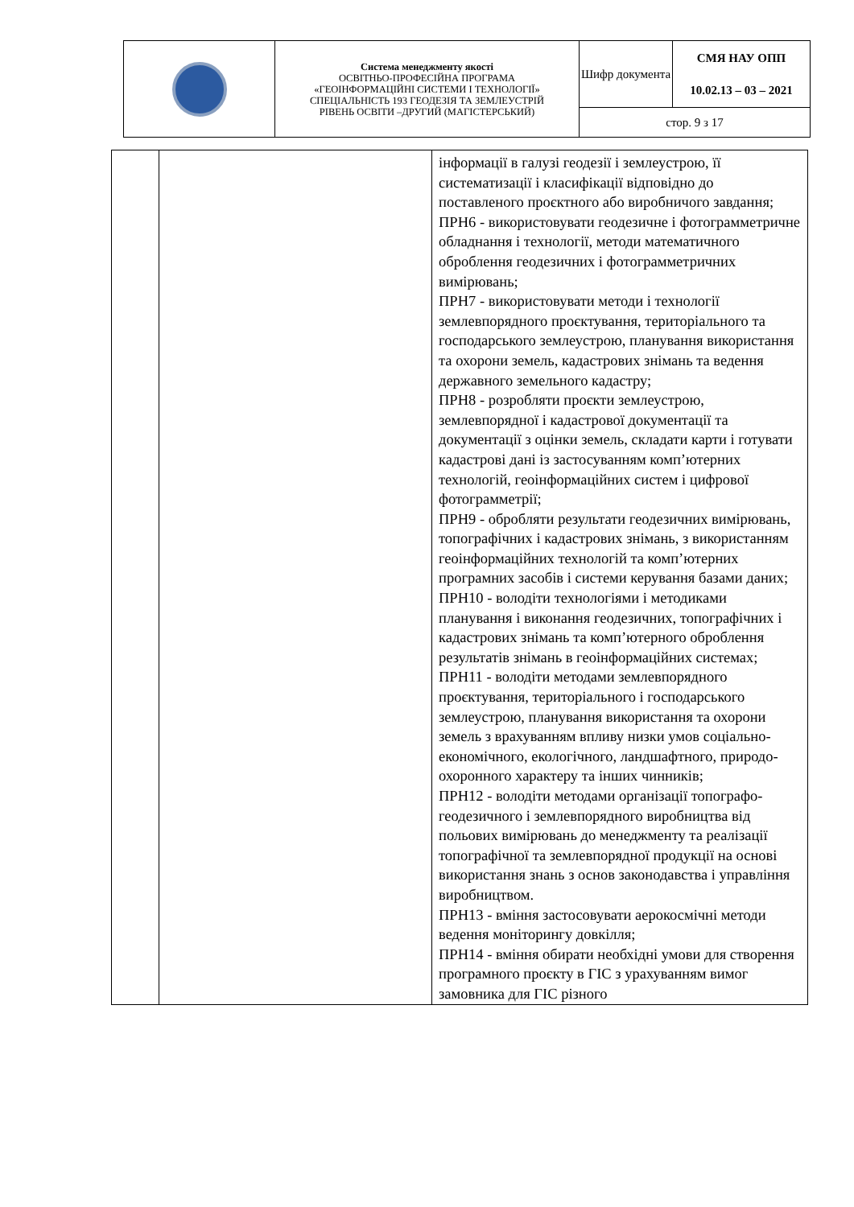| | Система менеджменту якості ОСВІТНЬО-ПРОФЕСІЙНА ПРОГРАМА «ГЕОІНФОРМАЦІЙНІ СИСТЕМИ І ТЕХНОЛОГІЇ» СПЕЦІАЛЬНІСТЬ 193 ГЕОДЕЗІЯ ТА ЗЕМЛЕУСТРІЙ РІВЕНЬ ОСВІТИ –ДРУГИЙ (МАГІСТЕРСЬКИЙ) | Шифр документа | СМЯ НАУ ОПП 10.02.13 – 03 – 2021 |
| | | стор. 9 з 17 | |
| | | інформації в галузі геодезії і землеустрою, її систематизації і класифікації відповідно до поставленого проєктного або виробничого завдання; ПРН6 - використовувати геодезичне і фотограмметричне обладнання і технології, методи математичного оброблення геодезичних і фотограмметричних вимірювань; ПРН7 - використовувати методи і технології землевпорядного проєктування, територіального та господарського землеустрою, планування використання та охорони земель, кадастрових знімань та ведення державного земельного кадастру; ПРН8 - розробляти проєкти землеустрою, землевпорядної і кадастрової документації та документації з оцінки земель, складати карти і готувати кадастрові дані із застосуванням комп’ютерних технологій, геоінформаційних систем і цифрової фотограмметрії; ПРН9 - обробляти результати геодезичних вимірювань, топографічних і кадастрових знімань, з використанням геоінформаційних технологій та комп’ютерних програмних засобів і системи керування базами даних; ПРН10 - володіти технологіями і методиками планування і виконання геодезичних, топографічних і кадастрових знімань та комп’ютерного оброблення результатів знімань в геоінформаційних системах; ПРН11 - володіти методами землевпорядного проєктування, територіального і господарського землеустрою, планування використання та охорони земель з врахуванням впливу низки умов соціально-економічного, екологічного, ландшафтного, природо-охоронного характеру та інших чинників; ПРН12 - володіти методами організації топографо-геодезичного і землевпорядного виробництва від польових вимірювань до менеджменту та реалізації топографічної та землевпорядної продукції на основі використання знань з основ законодавства і управління виробництвом. ПРН13 - вміння застосовувати аерокосмічні методи ведення моніторингу довкілля; ПРН14 - вміння обирати необхідні умови для створення програмного проєкту в ГІС з урахуванням вимог замовника для ГІС різного |